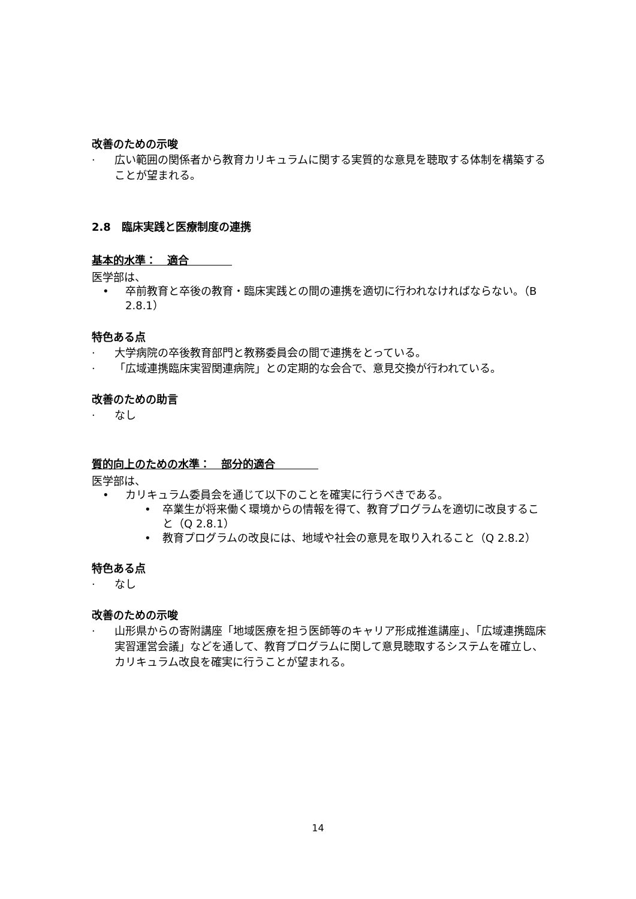改善のための示唆
· 広い範囲の関係者から教育カリキュラムに関する実質的な意見を聴取する体制を構築することが望まれる。
2.8　臨床実践と医療制度の連携
基本的水準：　適合　　　　
医学部は、
• 卒前教育と卒後の教育・臨床実践との間の連携を適切に行われなければならない。（B 2.8.1）
特色ある点
· 大学病院の卒後教育部門と教務委員会の間で連携をとっている。
· 「広域連携臨床実習関連病院」との定期的な会合で、意見交換が行われている。
改善のための助言
· なし
質的向上のための水準：　部分的適合　　　　
医学部は、
• カリキュラム委員会を通じて以下のことを確実に行うべきである。
• 卒業生が将来働く環境からの情報を得て、教育プログラムを適切に改良すること（Q 2.8.1）
• 教育プログラムの改良には、地域や社会の意見を取り入れること（Q 2.8.2）
特色ある点
· なし
改善のための示唆
· 山形県からの寄附講座「地域医療を担う医師等のキャリア形成推進講座」、「広域連携臨床実習運営会議」などを通して、教育プログラムに関して意見聴取するシステムを確立し、カリキュラム改良を確実に行うことが望まれる。
14